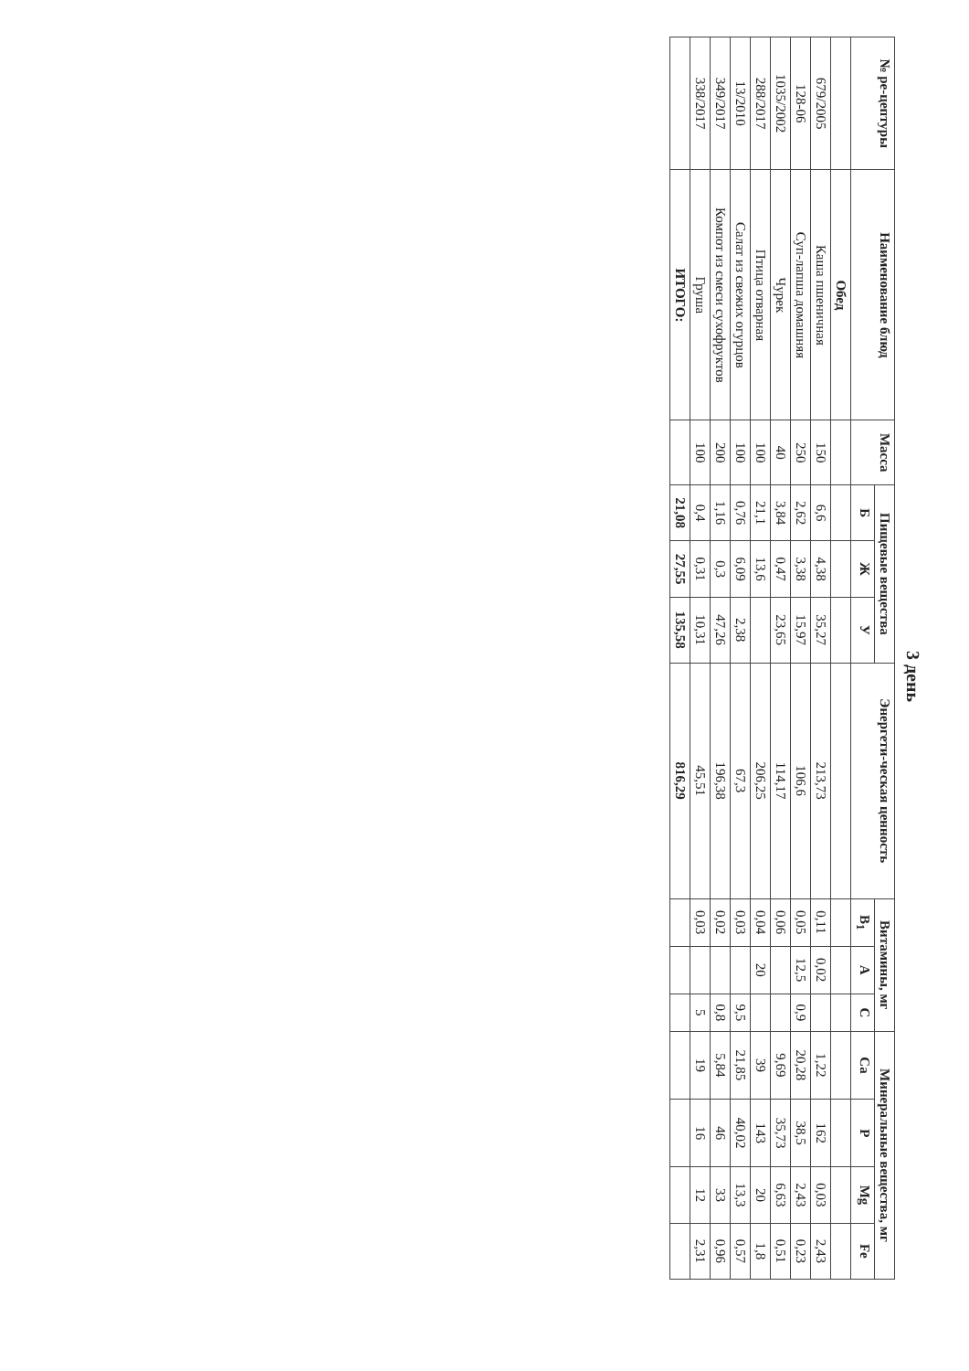3 день
| № ре-цептуры | Наименование блюд | Масса | Пищевые вещества | | | Энергети-ческая ценность | Витамины, мг | | | Минеральные вещества, мг | | | |
| --- | --- | --- | --- | --- | --- | --- | --- | --- | --- | --- | --- | --- | --- |
| | | | Б | Ж | У | | B<sub>1</sub> | А | С | Ca | P | Mg | Fe |
| | Обед | | | | | | | | | | | | |
| 679/2005 | Каша пшеничная | 150 | 6,6 | 4,38 | 35,27 | 213,73 | 0,11 | 0,02 | | 1,22 | 162 | 0,03 | 2,43 |
| 128-06 | Суп-лапша домашняя | 250 | 2,62 | 3,38 | 15,97 | 106,6 | 0,05 | 12,5 | 0,9 | 20,28 | 38,5 | 2,43 | 0,23 |
| 1035/2002 | Чурек | 40 | 3,84 | 0,47 | 23,65 | 114,17 | 0,06 | | | 9,69 | 35,73 | 6,63 | 0,51 |
| 288/2017 | Птица отварная | 100 | 21,1 | 13,6 | | 206,25 | 0,04 | 20 | | 39 | 143 | 20 | 1,8 |
| 13/2010 | Салат из свежих огурцов | 100 | 0,76 | 6,09 | 2,38 | 67,3 | 0,03 | | 9,5 | 21,85 | 40,02 | 13,3 | 0,57 |
| 349/2017 | Компот из смеси сухофруктов | 200 | 1,16 | 0,3 | 47,26 | 196,38 | 0,02 | | 0,8 | 5,84 | 46 | 33 | 0,96 |
| 338/2017 | Груша | 100 | 0,4 | 0,31 | 10,31 | 45,51 | 0,03 | | 5 | 19 | 16 | 12 | 2,31 |
| | ИТОГО: | | 21,08 | 27,55 | 135,58 | 816,29 | | | | | | | |